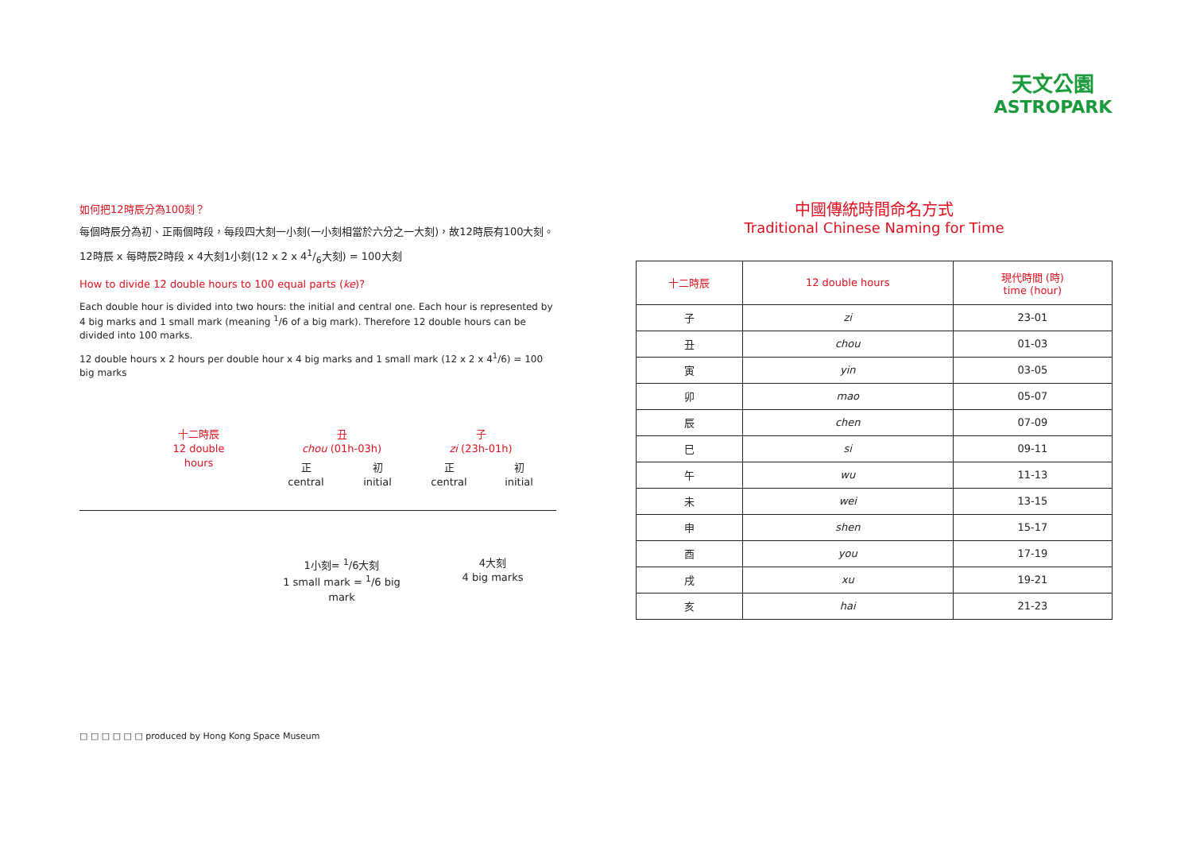天文公園
ASTROPARK
如何把12時辰分為100刻？
每個時辰分為初、正兩個時段，每段四大刻一小刻(一小刻相當於六分之一大刻)，故12時辰有100大刻。
12時辰 x 每時辰2時段 x 4大刻1小刻(12 x 2 x 41/6大刻) = 100大刻
How to divide 12 double hours to 100 equal parts (ke)?
Each double hour is divided into two hours: the initial and central one. Each hour is represented by 4 big marks and 1 small mark (meaning <sup>1</sup>/6 of a big mark). Therefore 12 double hours can be divided into 100 marks.
12 double hours x 2 hours per double hour x 4 big marks and 1 small mark (12 x 2 x 4<sup>1</sup>/6) = 100 big marks
十二時辰
12 double hours
丑
chou (01h-03h)
子
zi (23h-01h)
正
central
初
initial
正
central
初
initial
1小刻= <sup>1</sup>/6大刻
1 small mark = <sup>1</sup>/6 big mark
4大刻
4 big marks
中國傳統時間命名方式
Traditional Chinese Naming for Time
| 十二時辰 | 12 double hours | 現代時間 (時) time (hour) |
| --- | --- | --- |
| 子 | zi | 23-01 |
| 丑 | chou | 01-03 |
| 寅 | yin | 03-05 |
| 卯 | mao | 05-07 |
| 辰 | chen | 07-09 |
| 巳 | si | 09-11 |
| 午 | wu | 11-13 |
| 未 | wei | 13-15 |
| 申 | shen | 15-17 |
| 酉 | you | 17-19 |
| 戌 | xu | 19-21 |
| 亥 | hai | 21-23 |
□ □ □ □ □ □ produced by Hong Kong Space Museum